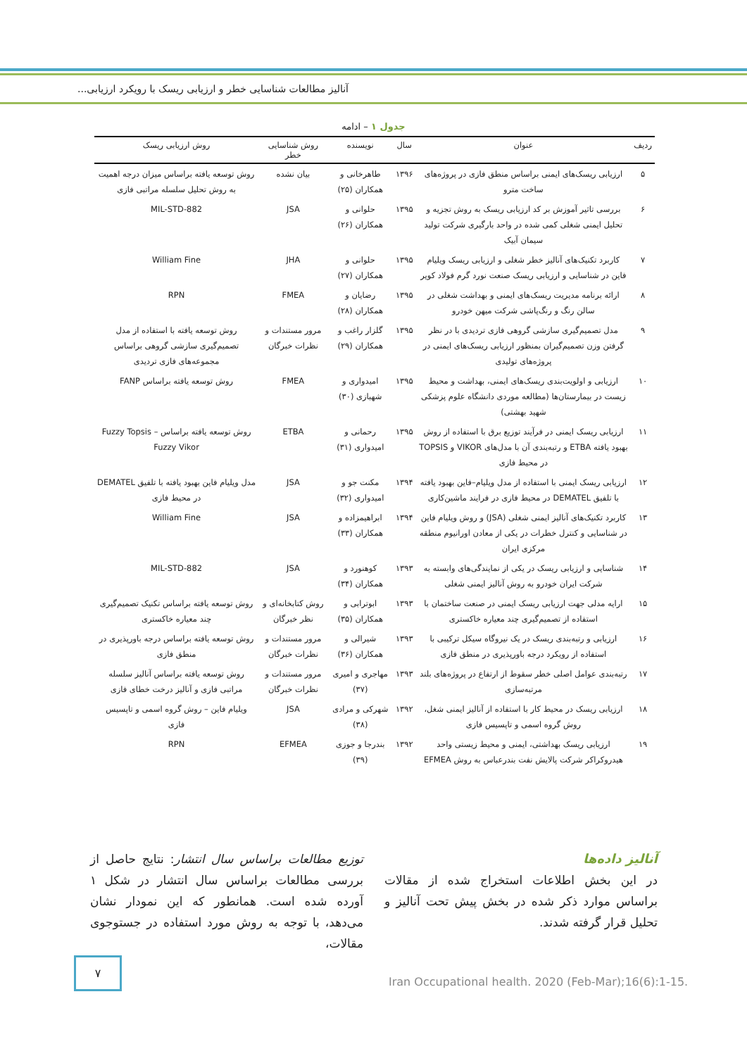آنالیز مطالعات شناسایی خطر و ارزیابی ریسک با رویکرد ارزیابی...
جدول ۱ – ادامه
| ردیف | عنوان | سال | نویسنده | روش شناسایی خطر | روش ارزیابی ریسک |
| --- | --- | --- | --- | --- | --- |
| ۵ | ارزیابی ریسک‌های ایمنی براساس منطق فازی در پروژه‌های ساخت مترو | ۱۳۹۶ | طاهرخانی و همکاران (۲۵) | بیان نشده | روش توسعه یافته براساس میزان درجه اهمیت به روش تحلیل سلسله مراتبی فازی |
| ۶ | بررسی تاثیر آموزش بر کد ارزیابی ریسک به روش تجزیه و تحلیل ایمنی شغلی کمی شده در واحد بارگیری شرکت تولید سیمان آبیک | ۱۳۹۵ | حلوانی و همکاران (۲۶) | JSA | MIL-STD-882 |
| ۷ | کاربرد تکنیک‌های آنالیز خطر شغلی و ارزیابی ریسک ویلیام فاین در شناسایی و ارزیابی ریسک صنعت نورد گرم فولاد کویر | ۱۳۹۵ | حلوانی و همکاران (۲۷) | JHA | William Fine |
| ۸ | ارائه برنامه مدیریت ریسک‌های ایمنی و بهداشت شغلی در سالن رنگ و رنگ‌پاشی شرکت میهن خودرو | ۱۳۹۵ | رضایان و همکاران (۲۸) | FMEA | RPN |
| ۹ | مدل تصمیم‌گیری سازشی گروهی فازی تردیدی با در نظر گرفتن وزن تصمیم‌گیران بمنظور ارزیابی ریسک‌های ایمنی در پروژه‌های تولیدی | ۱۳۹۵ | گلزار راغب و همکاران (۲۹) | مرور مستندات و نظرات خبرگان | روش توسعه یافته با استفاده از مدل تصمیم‌گیری سازشی گروهی براساس مجموعه‌های فازی تردیدی |
| ۱۰ | ارزیابی و اولویت‌بندی ریسک‌های ایمنی، بهداشت و محیط زیست در بیمارستان‌ها (مطالعه موردی دانشگاه علوم پزشکی شهید بهشتی) | ۱۳۹۵ | امیدواری و شهبازی (۳۰) | FMEA | روش توسعه یافته براساس FANP |
| ۱۱ | ارزیابی ریسک ایمنی در فرآیند توزیع برق با استفاده از روش بهبود یافته ETBA و رتبه‌بندی آن با مدل‌های VIKOR و TOPSIS در محیط فازی | ۱۳۹۵ | رحمانی و امیدواری (۳۱) | ETBA | روش توسعه یافته براساس Fuzzy Topsis – Fuzzy Vikor |
| ۱۲ | ارزیابی ریسک ایمنی با استفاده از مدل ویلیام–فاین بهبود یافته با تلفیق DEMATEL در محیط فازی در فرایند ماشین‌کاری | ۱۳۹۴ | مکنت جو و امیدواری (۳۲) | JSA | مدل ویلیام فاین بهبود یافته با تلفیق DEMATEL در محیط فازی |
| ۱۳ | کاربرد تکنیک‌های آنالیز ایمنی شغلی (JSA) و روش ویلیام فاین در شناسایی و کنترل خطرات در یکی از معادن اورانیوم منطقه مرکزی ایران | ۱۳۹۴ | ابراهیمزاده و همکاران (۳۳) | JSA | William Fine |
| ۱۴ | شناسایی و ارزیابی ریسک در یکی از نمایندگی‌های وابسته به شرکت ایران خودرو به روش آنالیز ایمنی شغلی | ۱۳۹۳ | کوهنورد و همکاران (۳۴) | JSA | MIL-STD-882 |
| ۱۵ | ارایه مدلی جهت ارزیابی ریسک ایمنی در صنعت ساختمان با استفاده از تصمیم‌گیری چند معیاره خاکستری | ۱۳۹۳ | ابوترابی و همکاران (۳۵) | روش کتابخانه‌ای و نظر خبرگان | روش توسعه یافته براساس تکنیک تصمیم‌گیری چند معیاره خاکستری |
| ۱۶ | ارزیابی و رتبه‌بندی ریسک در یک نیروگاه سیکل ترکیبی با استفاده از رویکرد درجه باورپذیری در منطق فازی | ۱۳۹۳ | شیرالی و همکاران (۳۶) | مرور مستندات و نظرات خبرگان | روش توسعه یافته براساس درجه باورپذیری در منطق فازی |
| ۱۷ | رتبه‌بندی عوامل اصلی خطر سقوط از ارتفاع در پروژه‌های بلند مرتبه‌سازی | ۱۳۹۳ | مهاجری و امیری (۳۷) | مرور مستندات و نظرات خبرگان | روش توسعه یافته براساس آنالیز سلسله مراتبی فازی و آنالیز درخت خطای فازی |
| ۱۸ | ارزیابی ریسک در محیط کار با استفاده از آنالیز ایمنی شغل، روش گروه اسمی و تاپسیس فازی | ۱۳۹۲ | شهرکی و مرادی (۳۸) | JSA | ویلیام فاین – روش گروه اسمی و تاپسیس فازی |
| ۱۹ | ارزیابی ریسک بهداشتی، ایمنی و محیط زیستی واحد هیدروکراکر شرکت پالایش نفت بندرعباس به روش EFMEA | ۱۳۹۲ | بندرجا و جوزی (۳۹) | EFMEA | RPN |
آنالیز داده‌ها
در این بخش اطلاعات استخراج شده از مقالات براساس موارد ذکر شده در بخش پیش تحت آنالیز و تحلیل قرار گرفته شدند.
توزیع مطالعات براساس سال انتشار: نتایج حاصل از بررسی مطالعات براساس سال انتشار در شکل ۱ آورده شده است. همانطور که این نمودار نشان می‌دهد، با توجه به روش مورد استفاده در جستوجوی مقالات،
۷
Iran Occupational health. 2020 (Feb-Mar);16(6):1-15.